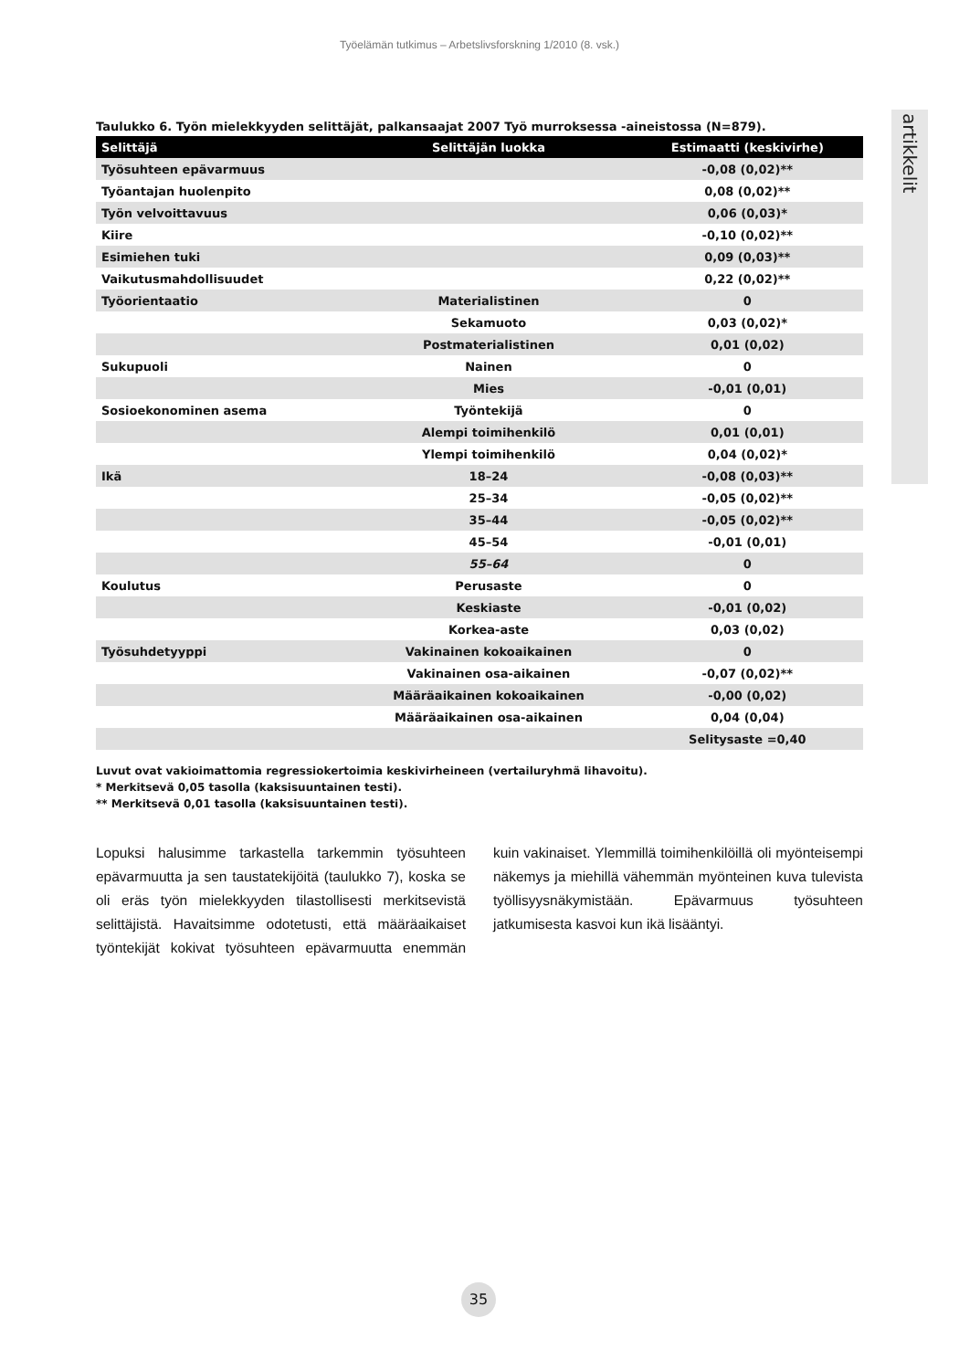Työelämän tutkimus – Arbetslivsforskning 1/2010 (8. vsk.)
artikkelit
Taulukko 6. Työn mielekkyyden selittäjät, palkansaajat 2007 Työ murroksessa -aineistossa (N=879).
| Selittäjä | Selittäjän luokka | Estimaatti (keskivirhe) |
| --- | --- | --- |
| Työsuhteen epävarmuus | | -0,08 (0,02)** |
| Työantajan huolenpito | | 0,08 (0,02)** |
| Työn velvoittavuus | | 0,06 (0,03)* |
| Kiire | | -0,10 (0,02)** |
| Esimiehen tuki | | 0,09 (0,03)** |
| Vaikutusmahdollisuudet | | 0,22 (0,02)** |
| Työorientaatio | Materialistinen | 0 |
| | Sekamuoto | 0,03 (0,02)* |
| | Postmaterialistinen | 0,01 (0,02) |
| Sukupuoli | Nainen | 0 |
| | Mies | -0,01 (0,01) |
| Sosioekonominen asema | Työntekijä | 0 |
| | Alempi toimihenkilö | 0,01 (0,01) |
| | Ylempi toimihenkilö | 0,04 (0,02)* |
| Ikä | 18–24 | -0,08 (0,03)** |
| | 25–34 | -0,05 (0,02)** |
| | 35–44 | -0,05 (0,02)** |
| | 45–54 | -0,01 (0,01) |
| | 55–64 | 0 |
| Koulutus | Perusaste | 0 |
| | Keskiaste | -0,01 (0,02) |
| | Korkea-aste | 0,03 (0,02) |
| Työsuhdetyyppi | Vakinainen kokoaikainen | 0 |
| | Vakinainen osa-aikainen | -0,07 (0,02)** |
| | Määräaikainen kokoaikainen | -0,00 (0,02) |
| | Määräaikainen osa-aikainen | 0,04 (0,04) |
| | | Selitysaste =0,40 |
Luvut ovat vakioimattomia regressiokertoimia keskivirheineen (vertailuryhmä lihavoitu).
* Merkitsevä 0,05 tasolla (kaksisuuntainen testi).
** Merkitsevä 0,01 tasolla (kaksisuuntainen testi).
Lopuksi halusimme tarkastella tarkemmin työsuhteen epävarmuutta ja sen taustatekijöitä (taulukko 7), koska se oli eräs työn mielekkyyden tilastollisesti merkitsevistä selittäjistä. Havaitsimme odotetusti, että määräaikaiset työntekijät kokivat työsuhteen epävarmuutta enemmän kuin vakinaiset. Ylemmillä toimihenkilöillä oli myönteisempi näkemys ja miehillä vähemmän myönteinen kuva tulevista työllisyysnäkymistään. Epävarmuus työsuhteen jatkumisesta kasvoi kun ikä lisääntyi.
35